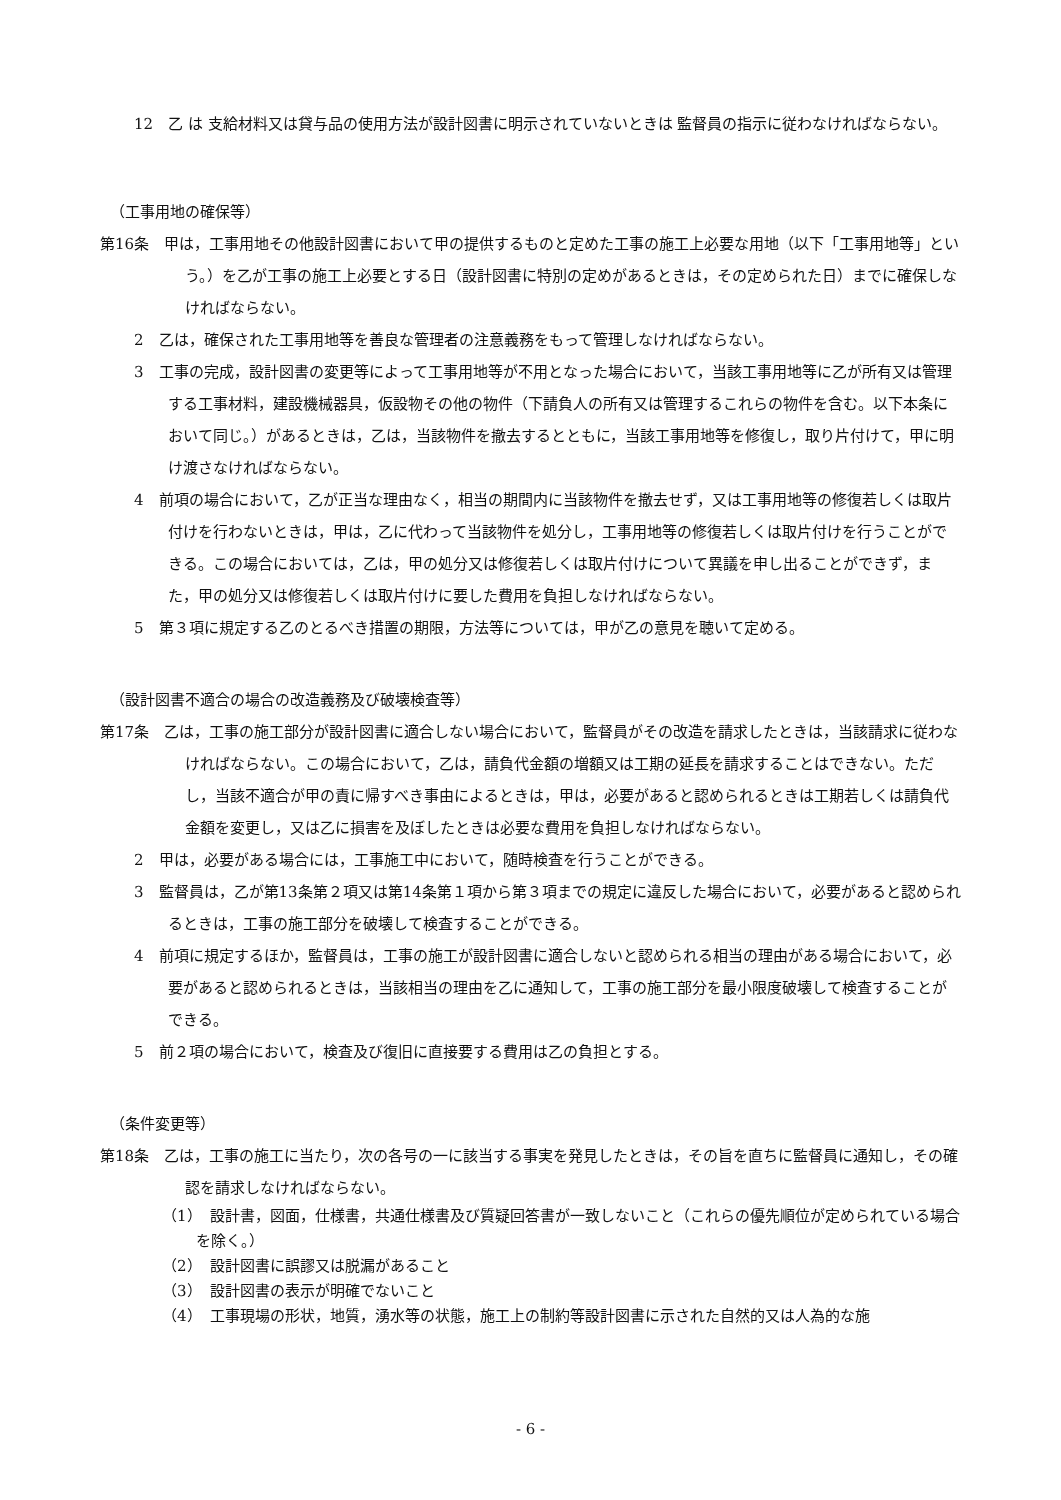12　乙 は 支給材料又は貸与品の使用方法が設計図書に明示されていないときは 監督員の指示に従わなければならない。
（工事用地の確保等）
第16条　甲は，工事用地その他設計図書において甲の提供するものと定めた工事の施工上必要な用地（以下「工事用地等」という。）を乙が工事の施工上必要とする日（設計図書に特別の定めがあるときは，その定められた日）までに確保しなければならない。
2　乙は，確保された工事用地等を善良な管理者の注意義務をもって管理しなければならない。
3　工事の完成，設計図書の変更等によって工事用地等が不用となった場合において，当該工事用地等に乙が所有又は管理する工事材料，建設機械器具，仮設物その他の物件（下請負人の所有又は管理するこれらの物件を含む。以下本条において同じ。）があるときは，乙は，当該物件を撤去するとともに，当該工事用地等を修復し，取り片付けて，甲に明け渡さなければならない。
4　前項の場合において，乙が正当な理由なく，相当の期間内に当該物件を撤去せず，又は工事用地等の修復若しくは取片付けを行わないときは，甲は，乙に代わって当該物件を処分し，工事用地等の修復若しくは取片付けを行うことができる。この場合においては，乙は，甲の処分又は修復若しくは取片付けについて異議を申し出ることができず，また，甲の処分又は修復若しくは取片付けに要した費用を負担しなければならない。
5　第３項に規定する乙のとるべき措置の期限，方法等については，甲が乙の意見を聴いて定める。
（設計図書不適合の場合の改造義務及び破壊検査等）
第17条　乙は，工事の施工部分が設計図書に適合しない場合において，監督員がその改造を請求したときは，当該請求に従わなければならない。この場合において，乙は，請負代金額の増額又は工期の延長を請求することはできない。ただし，当該不適合が甲の責に帰すべき事由によるときは，甲は，必要があると認められるときは工期若しくは請負代金額を変更し，又は乙に損害を及ぼしたときは必要な費用を負担しなければならない。
2　甲は，必要がある場合には，工事施工中において，随時検査を行うことができる。
3　監督員は，乙が第13条第２項又は第14条第１項から第３項までの規定に違反した場合において，必要があると認められるときは，工事の施工部分を破壊して検査することができる。
4　前項に規定するほか，監督員は，工事の施工が設計図書に適合しないと認められる相当の理由がある場合において，必要があると認められるときは，当該相当の理由を乙に通知して，工事の施工部分を最小限度破壊して検査することができる。
5　前２項の場合において，検査及び復旧に直接要する費用は乙の負担とする。
（条件変更等）
第18条　乙は，工事の施工に当たり，次の各号の一に該当する事実を発見したときは，その旨を直ちに監督員に通知し，その確認を請求しなければならない。
（1）　設計書，図面，仕様書，共通仕様書及び質疑回答書が一致しないこと（これらの優先順位が定められている場合を除く。）
（2）　設計図書に誤謬又は脱漏があること
（3）　設計図書の表示が明確でないこと
（4）　工事現場の形状，地質，湧水等の状態，施工上の制約等設計図書に示された自然的又は人為的な施
- 6 -